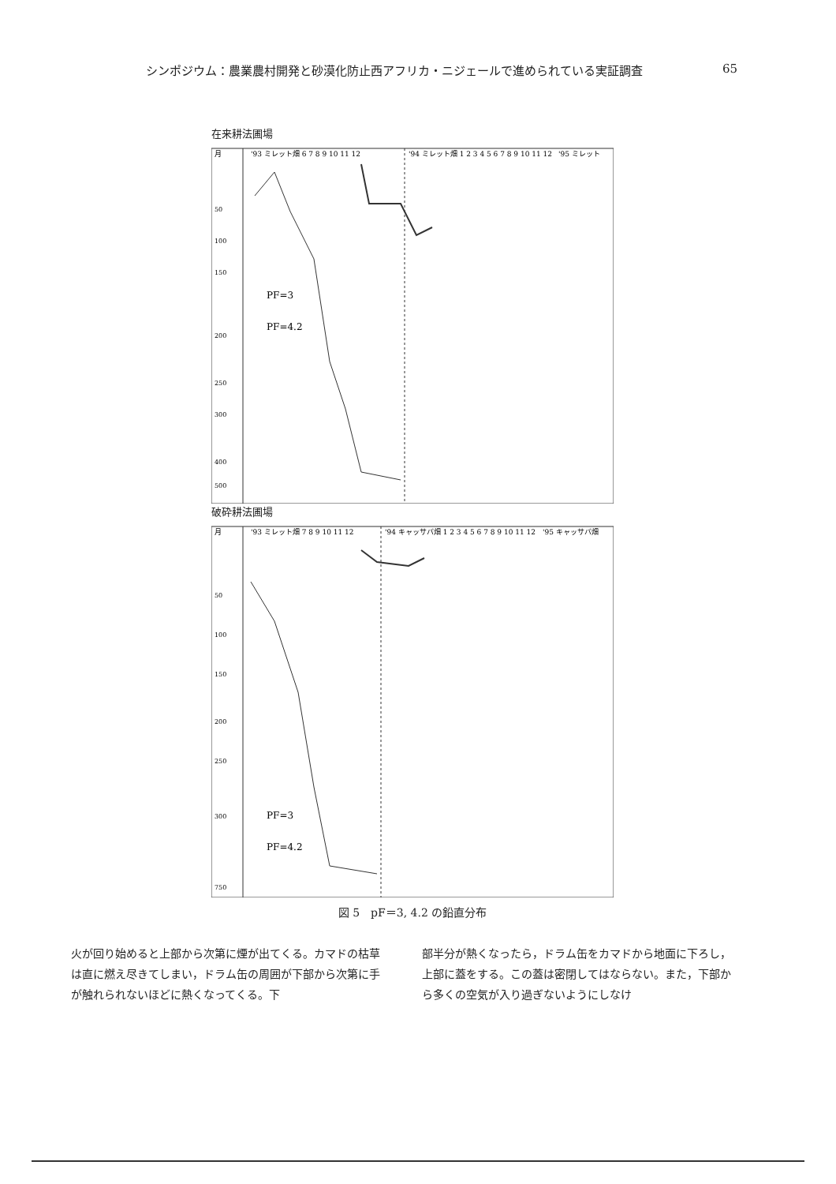シンポジウム：農業農村開発と砂漠化防止西アフリカ・ニジェールで進められている実証調査 65
在来耕法圃場
月
'93 ミレット畑 6 7 8 9 10 11 12
'94 ミレット畑 1 2 3 4 5 6 7 8 9 10 11 12
'95 ミレット
50
100
150
200
250
300
400
500
PF=3
PF=4.2
破砕耕法圃場
月
'93 ミレット畑 7 8 9 10 11 12
'94 キャッサバ畑 1 2 3 4 5 6 7 8 9 10 11 12
'95 キャッサバ畑
50
100
150
200
250
300
750
PF=3
PF=4.2
図 5　pF＝3, 4.2 の鉛直分布
火が回り始めると上部から次第に煙が出てくる。カマドの枯草は直に燃え尽きてしまい，ドラム缶の周囲が下部から次第に手が触れられないほどに熱くなってくる。下
部半分が熱くなったら，ドラム缶をカマドから地面に下ろし，上部に蓋をする。この蓋は密閉してはならない。また，下部から多くの空気が入り過ぎないようにしなけ